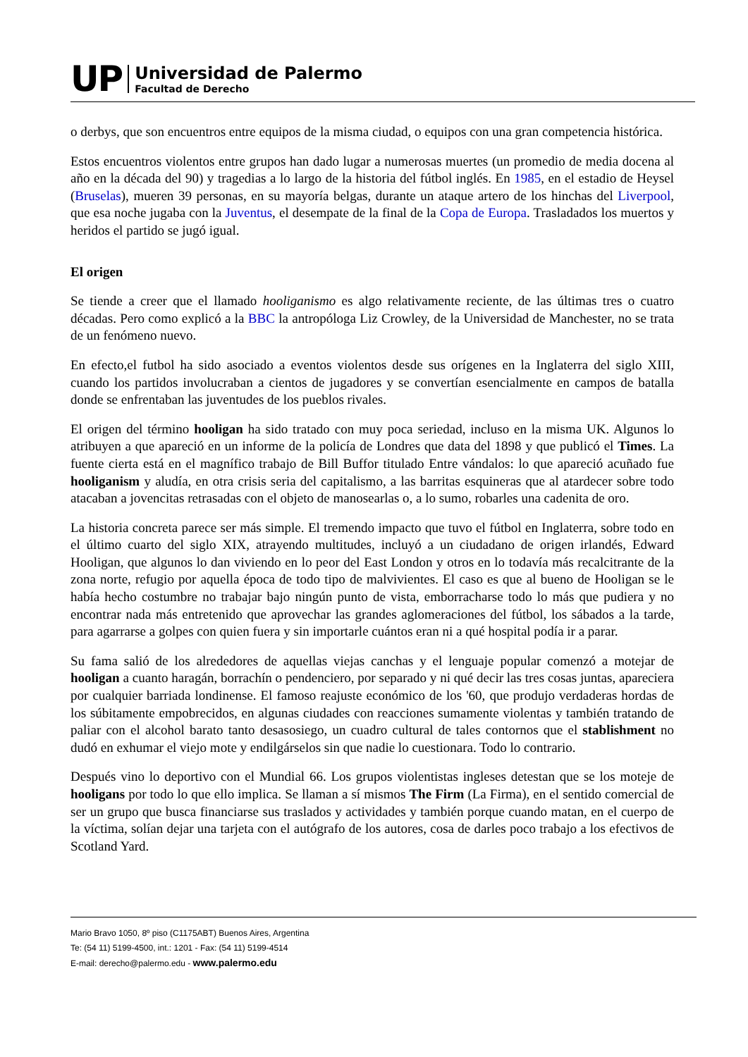UP
Universidad de Palermo
Facultad de Derecho
o derbys, que son encuentros entre equipos de la misma ciudad, o equipos con una gran competencia histórica.
Estos encuentros violentos entre grupos han dado lugar a numerosas muertes (un promedio de media docena al año en la década del 90) y tragedias a lo largo de la historia del fútbol inglés. En 1985, en el estadio de Heysel (Bruselas), mueren 39 personas, en su mayoría belgas, durante un ataque artero de los hinchas del Liverpool, que esa noche jugaba con la Juventus, el desempate de la final de la Copa de Europa. Trasladados los muertos y heridos el partido se jugó igual.
El origen
Se tiende a creer que el llamado hooliganismo es algo relativamente reciente, de las últimas tres o cuatro décadas. Pero como explicó a la BBC la antropóloga Liz Crowley, de la Universidad de Manchester, no se trata de un fenómeno nuevo.
En efecto,el futbol ha sido asociado a eventos violentos desde sus orígenes en la Inglaterra del siglo XIII, cuando los partidos involucraban a cientos de jugadores y se convertían esencialmente en campos de batalla donde se enfrentaban las juventudes de los pueblos rivales.
El origen del término hooligan ha sido tratado con muy poca seriedad, incluso en la misma UK. Algunos lo atribuyen a que apareció en un informe de la policía de Londres que data del 1898 y que publicó el Times. La fuente cierta está en el magnífico trabajo de Bill Buffor titulado Entre vándalos: lo que apareció acuñado fue hooliganism y aludía, en otra crisis seria del capitalismo, a las barritas esquineras que al atardecer sobre todo atacaban a jovencitas retrasadas con el objeto de manosearlas o, a lo sumo, robarles una cadenita de oro.
La historia concreta parece ser más simple. El tremendo impacto que tuvo el fútbol en Inglaterra, sobre todo en el último cuarto del siglo XIX, atrayendo multitudes, incluyó a un ciudadano de origen irlandés, Edward Hooligan, que algunos lo dan viviendo en lo peor del East London y otros en lo todavía más recalcitrante de la zona norte, refugio por aquella época de todo tipo de malvivientes. El caso es que al bueno de Hooligan se le había hecho costumbre no trabajar bajo ningún punto de vista, emborracharse todo lo más que pudiera y no encontrar nada más entretenido que aprovechar las grandes aglomeraciones del fútbol, los sábados a la tarde, para agarrarse a golpes con quien fuera y sin importarle cuántos eran ni a qué hospital podía ir a parar.
Su fama salió de los alrededores de aquellas viejas canchas y el lenguaje popular comenzó a motejar de hooligan a cuanto haragán, borrachín o pendenciero, por separado y ni qué decir las tres cosas juntas, apareciera por cualquier barriada londinense. El famoso reajuste económico de los '60, que produjo verdaderas hordas de los súbitamente empobrecidos, en algunas ciudades con reacciones sumamente violentas y también tratando de paliar con el alcohol barato tanto desasosiego, un cuadro cultural de tales contornos que el stablishment no dudó en exhumar el viejo mote y endilgárselos sin que nadie lo cuestionara. Todo lo contrario.
Después vino lo deportivo con el Mundial 66. Los grupos violentistas ingleses detestan que se los moteje de hooligans por todo lo que ello implica. Se llaman a sí mismos The Firm (La Firma), en el sentido comercial de ser un grupo que busca financiarse sus traslados y actividades y también porque cuando matan, en el cuerpo de la víctima, solían dejar una tarjeta con el autógrafo de los autores, cosa de darles poco trabajo a los efectivos de Scotland Yard.
Mario Bravo 1050, 8º piso (C1175ABT) Buenos Aires, Argentina
Te: (54 11) 5199-4500, int.: 1201 - Fax: (54 11) 5199-4514
E-mail: derecho@palermo.edu - www.palermo.edu